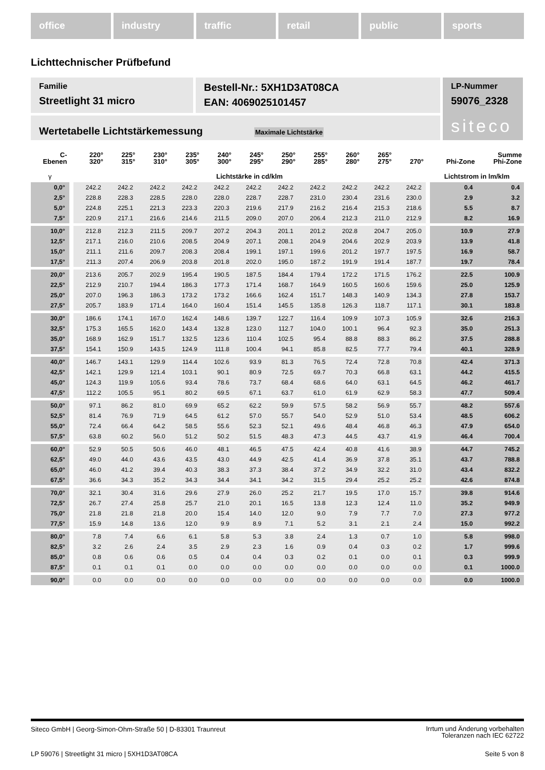office industry traffic retail public sports
Lichttechnischer Prüfbefund
Familie
Streetlight 31 micro
Bestell-Nr.: 5XH1D3AT08CA
EAN: 4069025101457
LP-Nummer
59076_2328
siteco
Wertetabelle Lichtstärkemessung Maximale Lichtstärke
| C- Ebenen | | 220° 320° | 225° 315° | 230° 310° | 235° 305° | 240° 300° | 245° 295° | 250° 290° | 255° 285° | 260° 280° | 265° 275° | 270° | | Phi-Zone | Summe Phi-Zone |
| --- | --- | --- | --- | --- | --- | --- | --- | --- | --- | --- | --- | --- | --- | --- | --- |
| γ | | Lichtstärke in cd/klm | | | | | | | | | | | | Lichtstrom in lm/klm | |
| 0,0° | | 242.2 | 242.2 | 242.2 | 242.2 | 242.2 | 242.2 | 242.2 | 242.2 | 242.2 | 242.2 | 242.2 | | 0.4 | 0.4 |
| 2,5° | | 228.8 | 228.3 | 228.5 | 228.0 | 228.0 | 228.7 | 228.7 | 231.0 | 230.4 | 231.6 | 230.0 | | 2.9 | 3.2 |
| 5,0° | | 224.8 | 225.1 | 221.3 | 223.3 | 220.3 | 219.6 | 217.9 | 216.2 | 216.4 | 215.3 | 218.6 | | 5.5 | 8.7 |
| 7,5° | | 220.9 | 217.1 | 216.6 | 214.6 | 211.5 | 209.0 | 207.0 | 206.4 | 212.3 | 211.0 | 212.9 | | 8.2 | 16.9 |
| 10,0° | | 212.8 | 212.3 | 211.5 | 209.7 | 207.2 | 204.3 | 201.1 | 201.2 | 202.8 | 204.7 | 205.0 | | 10.9 | 27.9 |
| 12,5° | | 217.1 | 216.0 | 210.6 | 208.5 | 204.9 | 207.1 | 208.1 | 204.9 | 204.6 | 202.9 | 203.9 | | 13.9 | 41.8 |
| 15,0° | | 211.1 | 211.6 | 209.7 | 208.3 | 208.4 | 199.1 | 197.1 | 199.6 | 201.2 | 197.7 | 197.5 | | 16.9 | 58.7 |
| 17,5° | | 211.3 | 207.4 | 206.9 | 203.8 | 201.8 | 202.0 | 195.0 | 187.2 | 191.9 | 191.4 | 187.7 | | 19.7 | 78.4 |
| 20,0° | | 213.6 | 205.7 | 202.9 | 195.4 | 190.5 | 187.5 | 184.4 | 179.4 | 172.2 | 171.5 | 176.2 | | 22.5 | 100.9 |
| 22,5° | | 212.9 | 210.7 | 194.4 | 186.3 | 177.3 | 171.4 | 168.7 | 164.9 | 160.5 | 160.6 | 159.6 | | 25.0 | 125.9 |
| 25,0° | | 207.0 | 196.3 | 186.3 | 173.2 | 173.2 | 166.6 | 162.4 | 151.7 | 148.3 | 140.9 | 134.3 | | 27.8 | 153.7 |
| 27,5° | | 205.7 | 183.9 | 171.4 | 164.0 | 160.4 | 151.4 | 145.5 | 135.8 | 126.3 | 118.7 | 117.1 | | 30.1 | 183.8 |
| 30,0° | | 186.6 | 174.1 | 167.0 | 162.4 | 148.6 | 139.7 | 122.7 | 116.4 | 109.9 | 107.3 | 105.9 | | 32.6 | 216.3 |
| 32,5° | | 175.3 | 165.5 | 162.0 | 143.4 | 132.8 | 123.0 | 112.7 | 104.0 | 100.1 | 96.4 | 92.3 | | 35.0 | 251.3 |
| 35,0° | | 168.9 | 162.9 | 151.7 | 132.5 | 123.6 | 110.4 | 102.5 | 95.4 | 88.8 | 88.3 | 86.2 | | 37.5 | 288.8 |
| 37,5° | | 154.1 | 150.9 | 143.5 | 124.9 | 111.8 | 100.4 | 94.1 | 85.8 | 82.5 | 77.7 | 79.4 | | 40.1 | 328.9 |
| 40,0° | | 146.7 | 143.1 | 129.9 | 114.4 | 102.6 | 93.9 | 81.3 | 76.5 | 72.4 | 72.8 | 70.8 | | 42.4 | 371.3 |
| 42,5° | | 142.1 | 129.9 | 121.4 | 103.1 | 90.1 | 80.9 | 72.5 | 69.7 | 70.3 | 66.8 | 63.1 | | 44.2 | 415.5 |
| 45,0° | | 124.3 | 119.9 | 105.6 | 93.4 | 78.6 | 73.7 | 68.4 | 68.6 | 64.0 | 63.1 | 64.5 | | 46.2 | 461.7 |
| 47,5° | | 112.2 | 105.5 | 95.1 | 80.2 | 69.5 | 67.1 | 63.7 | 61.0 | 61.9 | 62.9 | 58.3 | | 47.7 | 509.4 |
| 50,0° | | 97.1 | 86.2 | 81.0 | 69.9 | 65.2 | 62.2 | 59.9 | 57.5 | 58.2 | 56.9 | 55.7 | | 48.2 | 557.6 |
| 52,5° | | 81.4 | 76.9 | 71.9 | 64.5 | 61.2 | 57.0 | 55.7 | 54.0 | 52.9 | 51.0 | 53.4 | | 48.5 | 606.2 |
| 55,0° | | 72.4 | 66.4 | 64.2 | 58.5 | 55.6 | 52.3 | 52.1 | 49.6 | 48.4 | 46.8 | 46.3 | | 47.9 | 654.0 |
| 57,5° | | 63.8 | 60.2 | 56.0 | 51.2 | 50.2 | 51.5 | 48.3 | 47.3 | 44.5 | 43.7 | 41.9 | | 46.4 | 700.4 |
| 60,0° | | 52.9 | 50.5 | 50.6 | 46.0 | 48.1 | 46.5 | 47.5 | 42.4 | 40.8 | 41.6 | 38.9 | | 44.7 | 745.2 |
| 62,5° | | 49.0 | 44.0 | 43.6 | 43.5 | 43.0 | 44.9 | 42.5 | 41.4 | 36.9 | 37.8 | 35.1 | | 43.7 | 788.8 |
| 65,0° | | 46.0 | 41.2 | 39.4 | 40.3 | 38.3 | 37.3 | 38.4 | 37.2 | 34.9 | 32.2 | 31.0 | | 43.4 | 832.2 |
| 67,5° | | 36.6 | 34.3 | 35.2 | 34.3 | 34.4 | 34.1 | 34.2 | 31.5 | 29.4 | 25.2 | 25.2 | | 42.6 | 874.8 |
| 70,0° | | 32.1 | 30.4 | 31.6 | 29.6 | 27.9 | 26.0 | 25.2 | 21.7 | 19.5 | 17.0 | 15.7 | | 39.8 | 914.6 |
| 72,5° | | 26.7 | 27.4 | 25.8 | 25.7 | 21.0 | 20.1 | 16.5 | 13.8 | 12.3 | 12.4 | 11.0 | | 35.2 | 949.9 |
| 75,0° | | 21.8 | 21.8 | 21.8 | 20.0 | 15.4 | 14.0 | 12.0 | 9.0 | 7.9 | 7.7 | 7.0 | | 27.3 | 977.2 |
| 77,5° | | 15.9 | 14.8 | 13.6 | 12.0 | 9.9 | 8.9 | 7.1 | 5.2 | 3.1 | 2.1 | 2.4 | | 15.0 | 992.2 |
| 80,0° | | 7.8 | 7.4 | 6.6 | 6.1 | 5.8 | 5.3 | 3.8 | 2.4 | 1.3 | 0.7 | 1.0 | | 5.8 | 998.0 |
| 82,5° | | 3.2 | 2.6 | 2.4 | 3.5 | 2.9 | 2.3 | 1.6 | 0.9 | 0.4 | 0.3 | 0.2 | | 1.7 | 999.6 |
| 85,0° | | 0.8 | 0.6 | 0.6 | 0.5 | 0.4 | 0.4 | 0.3 | 0.2 | 0.1 | 0.0 | 0.1 | | 0.3 | 999.9 |
| 87,5° | | 0.1 | 0.1 | 0.1 | 0.0 | 0.0 | 0.0 | 0.0 | 0.0 | 0.0 | 0.0 | 0.0 | | 0.1 | 1000.0 |
| 90,0° | | 0.0 | 0.0 | 0.0 | 0.0 | 0.0 | 0.0 | 0.0 | 0.0 | 0.0 | 0.0 | 0.0 | | 0.0 | 1000.0 |
Siteco GmbH | Georg-Simon-Ohm-Straße 50 | D-83301 Traunreut Irrtum und Änderung vorbehalten
Toleranzen nach IEC 62722
LP 59076 | Streetlight 31 micro | 5XH1D3AT08CA Seite 5 von 8